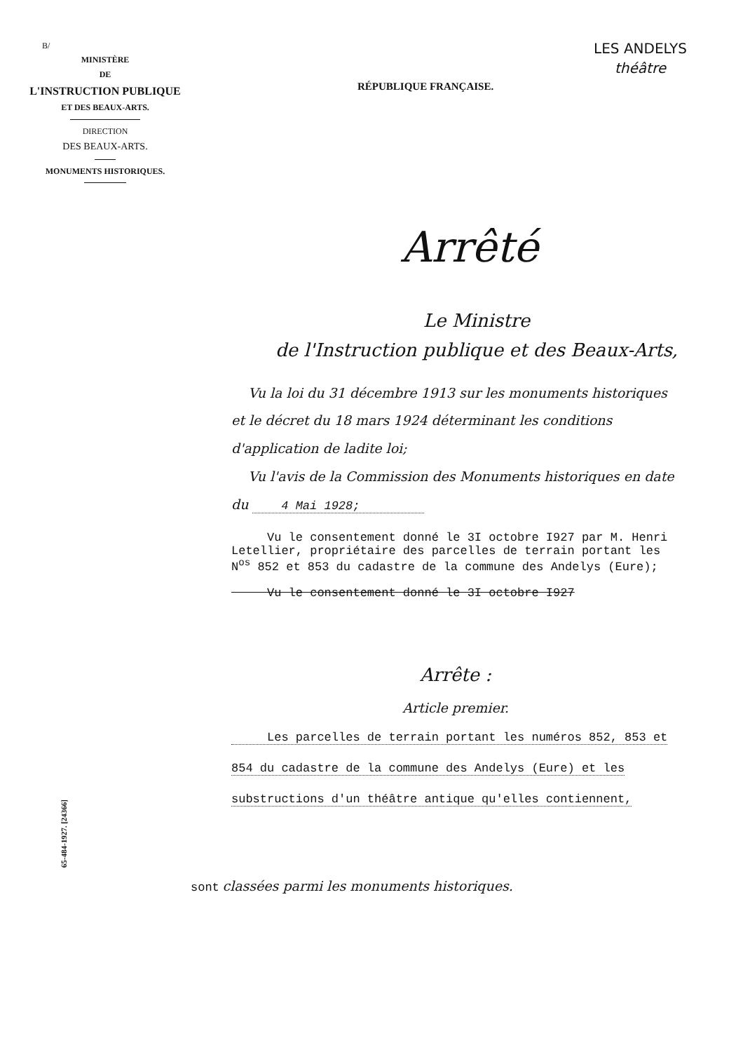B/
MINISTÈRE
DE
L'INSTRUCTION PUBLIQUE
ET DES BEAUX-ARTS.
DIRECTION
DES BEAUX-ARTS.
MONUMENTS HISTORIQUES.
LES ANDELYS
théâtre
RÉPUBLIQUE FRANÇAISE.
Arrêté
Le Ministre
de l'Instruction publique et des Beaux-Arts,
Vu la loi du 31 décembre 1913 sur les monuments historiques et le décret du 18 mars 1924 déterminant les conditions d'application de ladite loi;
Vu l'avis de la Commission des Monuments historiques en date du 4 Mai 1928;
Vu le consentement donné le 3I octobre I927 par M. Henri Letellier, propriétaire des parcelles de terrain portant les N<sup>os</sup> 852 et 853 du cadastre de la commune des Andelys (Eure);
Vu le consentement donné le 3I octobre I927
Arrête :
Article premier.
Les parcelles de terrain portant les numéros 852, 853 et 854 du cadastre de la commune des Andelys (Eure) et les substructions d'un théâtre antique qu'elles contiennent,
sont classées parmi les monuments historiques.
65-484-1927. [24366]